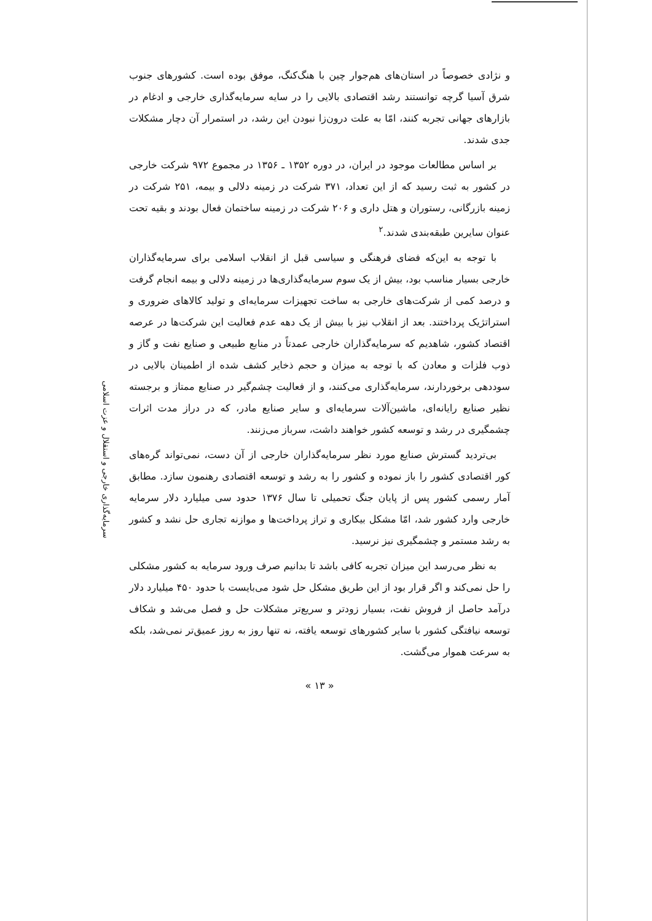سرمایه‌گذاری خارجی و استقلال و عزت اسلامی
و نژادی خصوصاً در استان‌های هم‌جوار چین با هنگ‌کنگ، موفق بوده است. کشورهای جنوب شرق آسیا گرچه توانستند رشد اقتصادی بالایی را در سایه سرمایه‌گذاری خارجی و ادغام در بازارهای جهانی تجربه کنند، امّا به علت درون‌زا نبودن این رشد، در استمرار آن دچار مشکلات جدی شدند.
بر اساس مطالعات موجود در ایران، در دوره ۱۳۵۲ ـ ۱۳۵۶ در مجموع ۹۷۲ شرکت خارجی در کشور به ثبت رسید که از این تعداد، ۳۷۱ شرکت در زمینه دلالی و بیمه، ۲۵۱ شرکت در زمینه بازرگانی، رستوران و هتل داری و ۲۰۶ شرکت در زمینه ساختمان فعال بودند و بقیه تحت عنوان سایرین طبقه‌بندی شدند.<sup>۲</sup>
با توجه به این‌که فضای فرهنگی و سیاسی قبل از انقلاب اسلامی برای سرمایه‌گذاران خارجی بسیار مناسب بود، بیش از یک سوم سرمایه‌گذاری‌ها در زمینه دلالی و بیمه انجام گرفت و درصد کمی از شرکت‌های خارجی به ساخت تجهیزات سرمایه‌ای و تولید کالاهای ضروری و استراتژیک پرداختند. بعد از انقلاب نیز با بیش از یک دهه عدم فعالیت این شرکت‌ها در عرصه اقتصاد کشور، شاهدیم که سرمایه‌گذاران خارجی عمدتاً در منابع طبیعی و صنایع نفت و گاز و ذوب فلزات و معادن که با توجه به میزان و حجم ذخایر کشف شده از اطمینان بالایی در سوددهی برخوردارند، سرمایه‌گذاری می‌کنند، و از فعالیت چشم‌گیر در صنایع ممتاز و برجسته نظیر صنایع رایانه‌ای، ماشین‌آلات سرمایه‌ای و سایر صنایع مادر، که در دراز مدت اثرات چشمگیری در رشد و توسعه کشور خواهند داشت، سرباز می‌زنند.
بی‌تردید گسترش صنایع مورد نظر سرمایه‌گذاران خارجی از آن دست، نمی‌تواند گره‌های کور اقتصادی کشور را باز نموده و کشور را به رشد و توسعه اقتصادی رهنمون سازد. مطابق آمار رسمی کشور پس از پایان جنگ تحمیلی تا سال ۱۳۷۶ حدود سی میلیارد دلار سرمایه خارجی وارد کشور شد، امّا مشکل بیکاری و تراز پرداخت‌ها و موازنه تجاری حل نشد و کشور به رشد مستمر و چشمگیری نیز نرسید.
به نظر می‌رسد این میزان تجربه کافی باشد تا بدانیم صرف ورود سرمایه به کشور مشکلی را حل نمی‌کند و اگر قرار بود از این طریق مشکل حل شود می‌بایست با حدود ۴۵۰ میلیارد دلار درآمد حاصل از فروش نفت، بسیار زودتر و سریع‌تر مشکلات حل و فصل می‌شد و شکاف توسعه نیافتگی کشور با سایر کشورهای توسعه یافته، نه تنها روز به روز عمیق‌تر نمی‌شد، بلکه به سرعت هموار می‌گشت.
« ۱۳ »